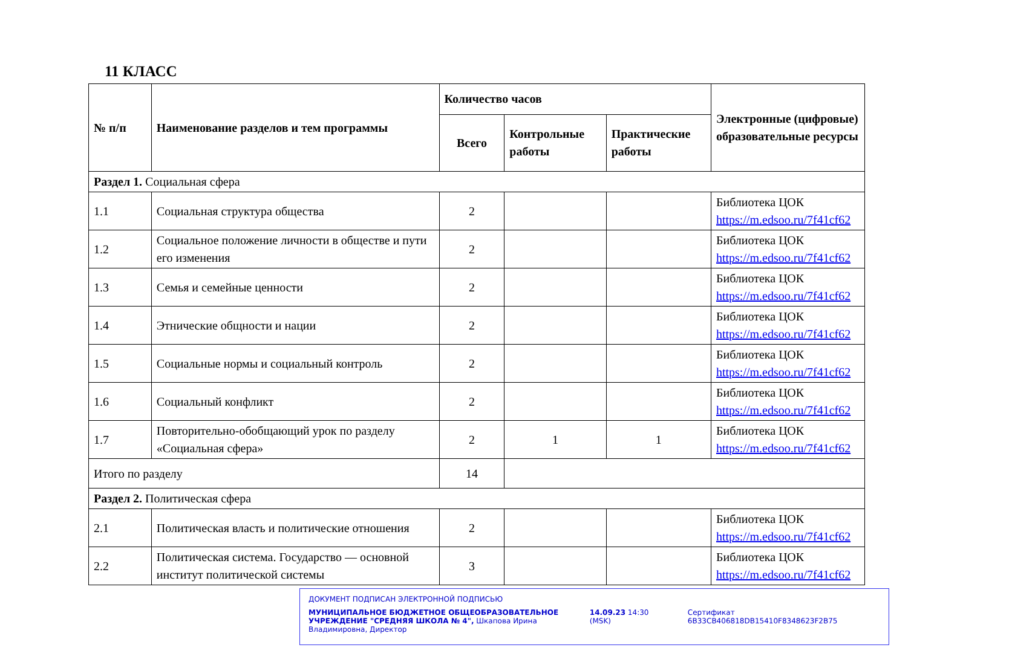11 КЛАСС
| № п/п | Наименование разделов и тем программы | Количество часов | | | Электронные (цифровые) образовательные ресурсы |
| --- | --- | --- | --- | --- | --- |
| | | Всего | Контрольные работы | Практические работы | |
| Раздел 1. Социальная сфера | | | | | |
| 1.1 | Социальная структура общества | 2 | | | Библиотека ЦОК https://m.edsoo.ru/7f41cf62 |
| 1.2 | Социальное положение личности в обществе и пути его изменения | 2 | | | Библиотека ЦОК https://m.edsoo.ru/7f41cf62 |
| 1.3 | Семья и семейные ценности | 2 | | | Библиотека ЦОК https://m.edsoo.ru/7f41cf62 |
| 1.4 | Этнические общности и нации | 2 | | | Библиотека ЦОК https://m.edsoo.ru/7f41cf62 |
| 1.5 | Социальные нормы и социальный контроль | 2 | | | Библиотека ЦОК https://m.edsoo.ru/7f41cf62 |
| 1.6 | Социальный конфликт | 2 | | | Библиотека ЦОК https://m.edsoo.ru/7f41cf62 |
| 1.7 | Повторительно-обобщающий урок по разделу «Социальная сфера» | 2 | 1 | 1 | Библиотека ЦОК https://m.edsoo.ru/7f41cf62 |
| Итого по разделу | | 14 | | | |
| Раздел 2. Политическая сфера | | | | | |
| 2.1 | Политическая власть и политические отношения | 2 | | | Библиотека ЦОК https://m.edsoo.ru/7f41cf62 |
| 2.2 | Политическая система. Государство — основной институт политической системы | 3 | | | Библиотека ЦОК https://m.edsoo.ru/7f41cf62 |
ДОКУМЕНТ ПОДПИСАН ЭЛЕКТРОННОЙ ПОДПИСЬЮ
МУНИЦИПАЛЬНОЕ БЮДЖЕТНОЕ ОБЩЕОБРАЗОВАТЕЛЬНОЕ УЧРЕЖДЕНИЕ "СРЕДНЯЯ ШКОЛА № 4", Шкапова Ирина Владимировна, Директор
14.09.23 14:30 (MSK) Сертификат 6B33CB406818DB15410F8348623F2B75